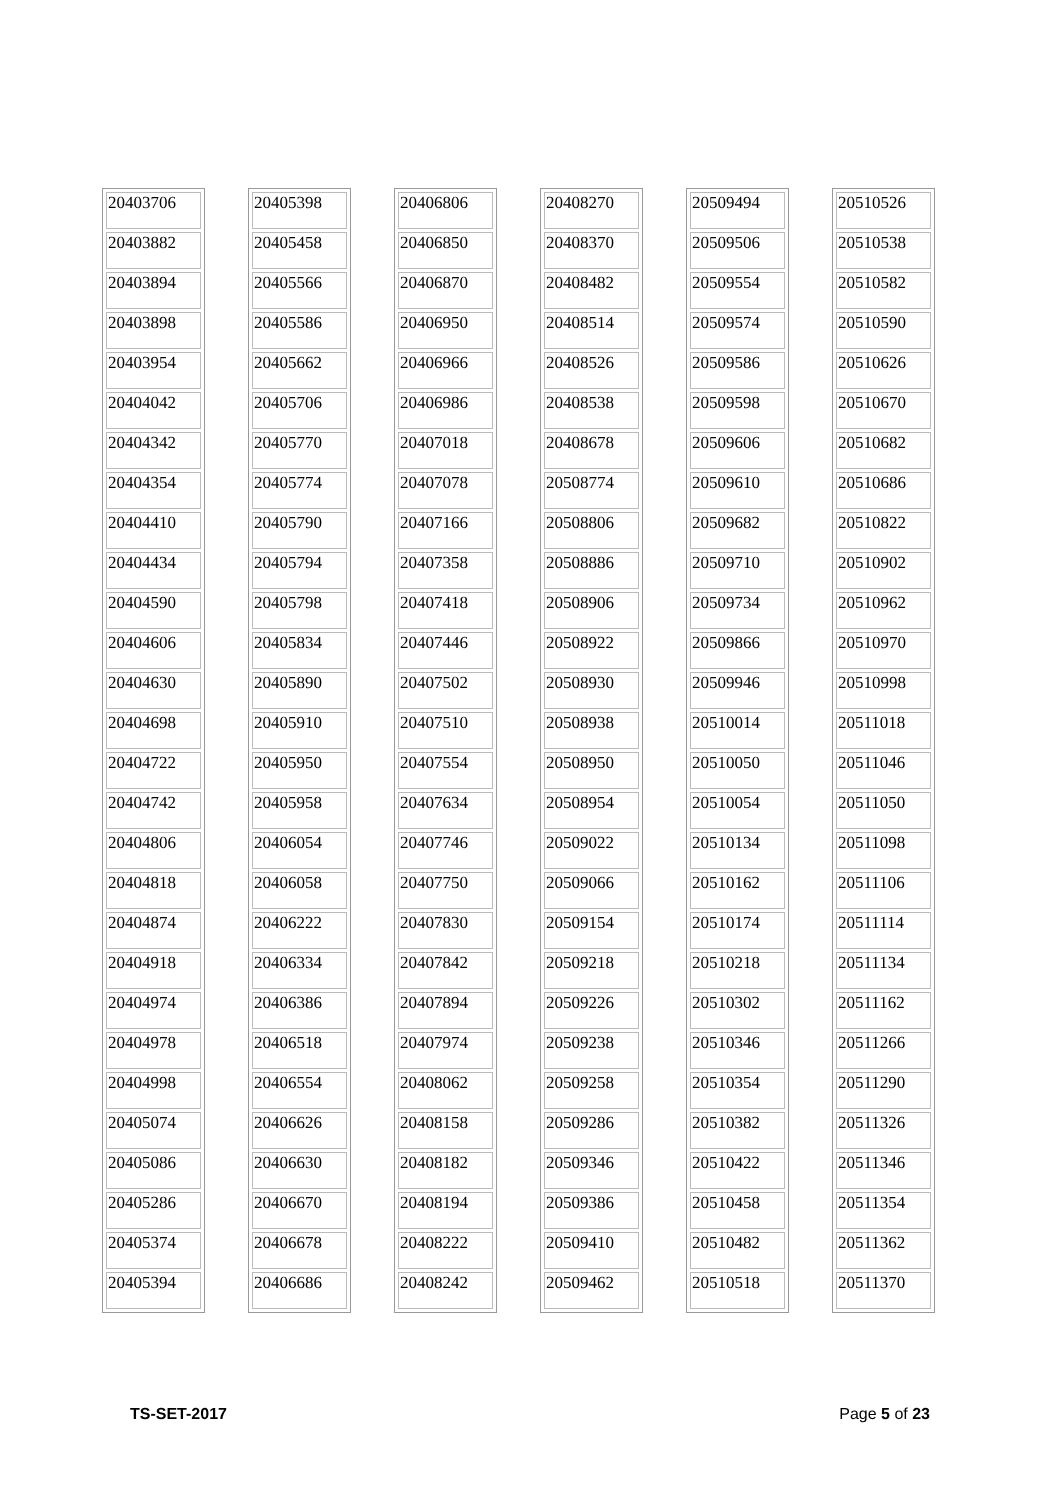| 20403706 |
| 20403882 |
| 20403894 |
| 20403898 |
| 20403954 |
| 20404042 |
| 20404342 |
| 20404354 |
| 20404410 |
| 20404434 |
| 20404590 |
| 20404606 |
| 20404630 |
| 20404698 |
| 20404722 |
| 20404742 |
| 20404806 |
| 20404818 |
| 20404874 |
| 20404918 |
| 20404974 |
| 20404978 |
| 20404998 |
| 20405074 |
| 20405086 |
| 20405286 |
| 20405374 |
| 20405394 |
| 20405398 |
| 20405458 |
| 20405566 |
| 20405586 |
| 20405662 |
| 20405706 |
| 20405770 |
| 20405774 |
| 20405790 |
| 20405794 |
| 20405798 |
| 20405834 |
| 20405890 |
| 20405910 |
| 20405950 |
| 20405958 |
| 20406054 |
| 20406058 |
| 20406222 |
| 20406334 |
| 20406386 |
| 20406518 |
| 20406554 |
| 20406626 |
| 20406630 |
| 20406670 |
| 20406678 |
| 20406686 |
| 20406806 |
| 20406850 |
| 20406870 |
| 20406950 |
| 20406966 |
| 20406986 |
| 20407018 |
| 20407078 |
| 20407166 |
| 20407358 |
| 20407418 |
| 20407446 |
| 20407502 |
| 20407510 |
| 20407554 |
| 20407634 |
| 20407746 |
| 20407750 |
| 20407830 |
| 20407842 |
| 20407894 |
| 20407974 |
| 20408062 |
| 20408158 |
| 20408182 |
| 20408194 |
| 20408222 |
| 20408242 |
| 20408270 |
| 20408370 |
| 20408482 |
| 20408514 |
| 20408526 |
| 20408538 |
| 20408678 |
| 20508774 |
| 20508806 |
| 20508886 |
| 20508906 |
| 20508922 |
| 20508930 |
| 20508938 |
| 20508950 |
| 20508954 |
| 20509022 |
| 20509066 |
| 20509154 |
| 20509218 |
| 20509226 |
| 20509238 |
| 20509258 |
| 20509286 |
| 20509346 |
| 20509386 |
| 20509410 |
| 20509462 |
| 20509494 |
| 20509506 |
| 20509554 |
| 20509574 |
| 20509586 |
| 20509598 |
| 20509606 |
| 20509610 |
| 20509682 |
| 20509710 |
| 20509734 |
| 20509866 |
| 20509946 |
| 20510014 |
| 20510050 |
| 20510054 |
| 20510134 |
| 20510162 |
| 20510174 |
| 20510218 |
| 20510302 |
| 20510346 |
| 20510354 |
| 20510382 |
| 20510422 |
| 20510458 |
| 20510482 |
| 20510518 |
| 20510526 |
| 20510538 |
| 20510582 |
| 20510590 |
| 20510626 |
| 20510670 |
| 20510682 |
| 20510686 |
| 20510822 |
| 20510902 |
| 20510962 |
| 20510970 |
| 20510998 |
| 20511018 |
| 20511046 |
| 20511050 |
| 20511098 |
| 20511106 |
| 20511114 |
| 20511134 |
| 20511162 |
| 20511266 |
| 20511290 |
| 20511326 |
| 20511346 |
| 20511354 |
| 20511362 |
| 20511370 |
TS-SET-2017 Page 5 of 23